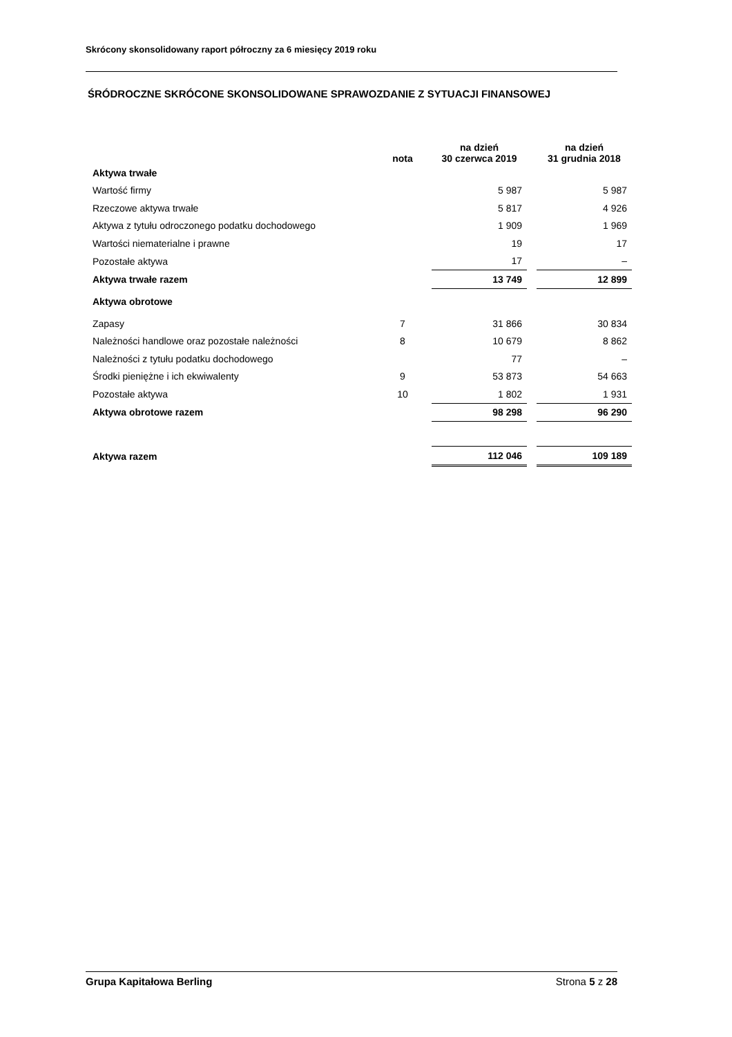Skrócony skonsolidowany raport półroczny za 6 miesięcy 2019 roku
ŚRÓDROCZNE SKRÓCONE SKONSOLIDOWANE SPRAWOZDANIE Z SYTUACJI FINANSOWEJ
| | nota | na dzień 30 czerwca 2019 | | na dzień 31 grudnia 2018 |
| --- | --- | --- | --- | --- |
| Aktywa trwałe | | | | |
| Wartość firmy | | 5 987 | | 5 987 |
| Rzeczowe aktywa trwałe | | 5 817 | | 4 926 |
| Aktywa z tytułu odroczonego podatku dochodowego | | 1 909 | | 1 969 |
| Wartości niematerialne i prawne | | 19 | | 17 |
| Pozostałe aktywa | | 17 | | – |
| Aktywa trwałe razem | | 13 749 | | 12 899 |
| Aktywa obrotowe | | | | |
| Zapasy | 7 | 31 866 | | 30 834 |
| Należności handlowe oraz pozostałe należności | 8 | 10 679 | | 8 862 |
| Należności z tytułu podatku dochodowego | | 77 | | – |
| Środki pieniężne i ich ekwiwalenty | 9 | 53 873 | | 54 663 |
| Pozostałe aktywa | 10 | 1 802 | | 1 931 |
| Aktywa obrotowe razem | | 98 298 | | 96 290 |
| Aktywa razem | | 112 046 | | 109 189 |
Grupa Kapitałowa Berling Strona 5 z 28